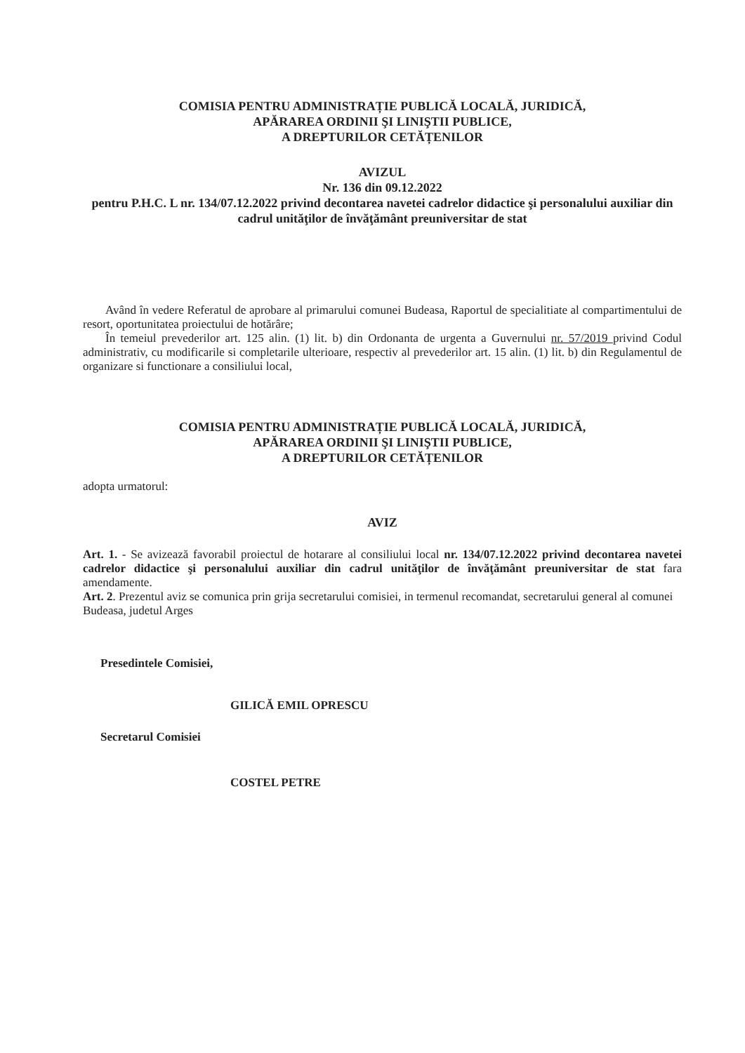COMISIA PENTRU ADMINISTRAȚIE PUBLICĂ LOCALĂ, JURIDICĂ,
APĂRAREA ORDINII ŞI LINIŞTII PUBLICE,
A DREPTURILOR CETĂȚENILOR
AVIZUL
Nr. 136 din 09.12.2022
pentru P.H.C. L nr. 134/07.12.2022 privind decontarea navetei cadrelor didactice şi personalului auxiliar din cadrul unităţilor de învăţământ preuniversitar de stat
Având în vedere Referatul de aprobare al primarului comunei Budeasa, Raportul de specialitiate al compartimentului de resort, oportunitatea proiectului de hotărâre;
În temeiul prevederilor art. 125 alin. (1) lit. b) din Ordonanta de urgenta a Guvernului nr. 57/2019 privind Codul administrativ, cu modificarile si completarile ulterioare, respectiv al prevederilor art. 15 alin. (1) lit. b) din Regulamentul de organizare si functionare a consiliului local,
COMISIA PENTRU ADMINISTRAȚIE PUBLICĂ LOCALĂ, JURIDICĂ,
APĂRAREA ORDINII ŞI LINIŞTII PUBLICE,
A DREPTURILOR CETĂȚENILOR
adopta urmatorul:
AVIZ
Art. 1. - Se avizează favorabil proiectul de hotarare al consiliului local nr. 134/07.12.2022 privind decontarea navetei cadrelor didactice şi personalului auxiliar din cadrul unităţilor de învăţământ preuniversitar de stat fara amendamente.
Art. 2. Prezentul aviz se comunica prin grija secretarului comisiei, in termenul recomandat, secretarului general al comunei Budeasa, judetul Arges
Presedintele Comisiei,
GILICĂ EMIL OPRESCU
Secretarul Comisiei
COSTEL PETRE